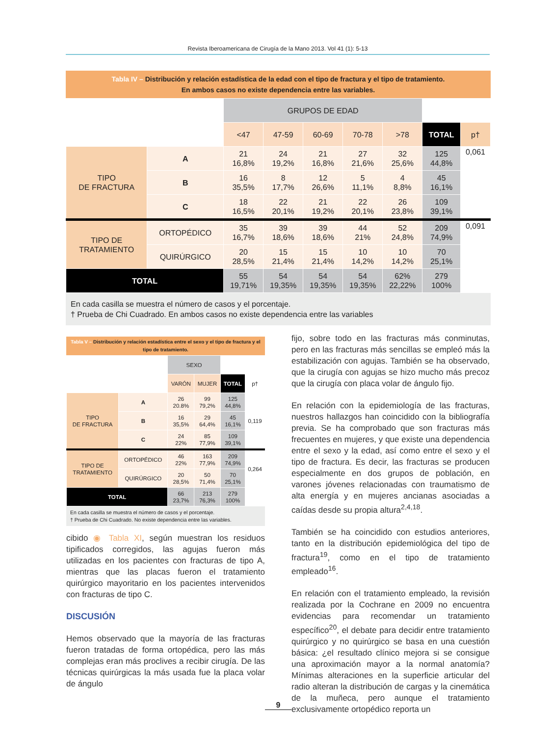Revista Iberoamericana de Cirugía de la Mano 2013. Vol 41 (1): 5-13
Tabla IV – Distribución y relación estadística de la edad con el tipo de fractura y el tipo de tratamiento.
En ambos casos no existe dependencia entre las variables.
| | | GRUPOS DE EDAD | | | | | | |
| | | <47 | 47-59 | 60-69 | 70-78 | >78 | TOTAL | p† |
| TIPO DE FRACTURA | A | 21 16,8% | 24 19,2% | 21 16,8% | 27 21,6% | 32 25,6% | 125 44,8% | 0,061 |
| | B | 16 35,5% | 8 17,7% | 12 26,6% | 5 11,1% | 4 8,8% | 45 16,1% | |
| | C | 18 16,5% | 22 20,1% | 21 19,2% | 22 20,1% | 26 23,8% | 109 39,1% | |
| TIPO DE TRATAMIENTO | ORTOPÉDICO | 35 16,7% | 39 18,6% | 39 18,6% | 44 21% | 52 24,8% | 209 74,9% | 0,091 |
| | QUIRÚRGICO | 20 28,5% | 15 21,4% | 15 21,4% | 10 14,2% | 10 14,2% | 70 25,1% | |
| TOTAL | | 55 19,71% | 54 19,35% | 54 19,35% | 54 19,35% | 62% 22,22% | 279 100% | |
En cada casilla se muestra el número de casos y el porcentaje.
† Prueba de Chi Cuadrado. En ambos casos no existe dependencia entre las variables
Tabla V – Distribución y relación estadística entre el sexo y el tipo de fractura y el tipo de tratamiento.
| | | SEXO | | | |
| | | VARÓN | MUJER | TOTAL | p† |
| TIPO DE FRACTURA | A | 26 20.8% | 99 79,2% | 125 44,8% | 0,119 |
| | B | 16 35,5% | 29 64,4% | 45 16,1% | |
| | C | 24 22% | 85 77,9% | 109 39,1% | |
| TIPO DE TRATAMIENTO | ORTOPÉDICO | 46 22% | 163 77,9% | 209 74,9% | 0,264 |
| | QUIRÚRGICO | 20 28,5% | 50 71,4% | 70 25,1% | |
| TOTAL | | 66 23,7% | 213 76,3% | 279 100% | |
En cada casilla se muestra el número de casos y el porcentaje.
† Prueba de Chi Cuadrado. No existe dependencia entre las variables.
cibido ◉ Tabla XI, según muestran los residuos tipificados corregidos, las agujas fueron más utilizadas en los pacientes con fracturas de tipo A, mientras que las placas fueron el tratamiento quirúrgico mayoritario en los pacientes intervenidos con fracturas de tipo C.
DISCUSIÓN
Hemos observado que la mayoría de las fracturas fueron tratadas de forma ortopédica, pero las más complejas eran más proclives a recibir cirugía. De las técnicas quirúrgicas la más usada fue la placa volar de ángulo
fijo, sobre todo en las fracturas más conminutas, pero en las fracturas más sencillas se empleó más la estabilización con agujas. También se ha observado, que la cirugía con agujas se hizo mucho más precoz que la cirugía con placa volar de ángulo fijo.
En relación con la epidemiología de las fracturas, nuestros hallazgos han coincidido con la bibliografía previa. Se ha comprobado que son fracturas más frecuentes en mujeres, y que existe una dependencia entre el sexo y la edad, así como entre el sexo y el tipo de fractura. Es decir, las fracturas se producen especialmente en dos grupos de población, en varones jóvenes relacionadas con traumatismo de alta energía y en mujeres ancianas asociadas a caídas desde su propia altura<sup>2,4,18</sup>.
También se ha coincidido con estudios anteriores, tanto en la distribución epidemiológica del tipo de fractura<sup>19</sup>, como en el tipo de tratamiento empleado<sup>16</sup>.
En relación con el tratamiento empleado, la revisión realizada por la Cochrane en 2009 no encuentra evidencias para recomendar un tratamiento específico<sup>20</sup>, el debate para decidir entre tratamiento quirúrgico y no quirúrgico se basa en una cuestión básica: ¿el resultado clínico mejora si se consigue una aproximación mayor a la normal anatomía? Mínimas alteraciones en la superficie articular del radio alteran la distribución de cargas y la cinemática de la muñeca, pero aunque el tratamiento exclusivamente ortopédico reporta un
9